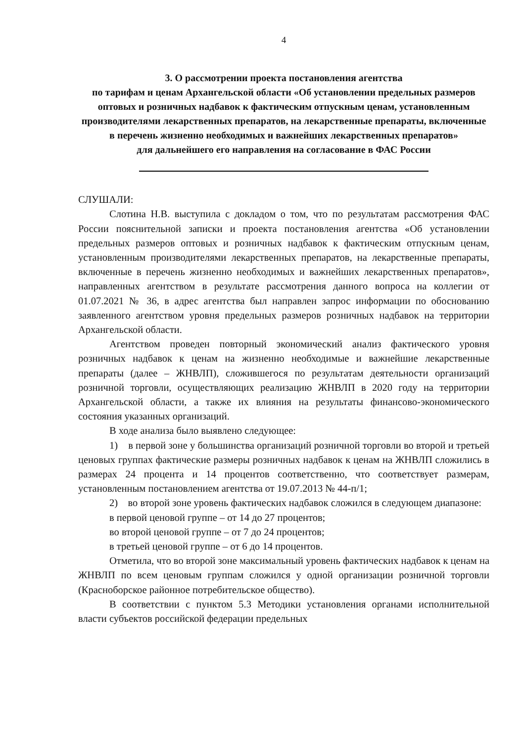4
3. О рассмотрении проекта постановления агентства
по тарифам и ценам Архангельской области «Об установлении предельных размеров оптовых и розничных надбавок к фактическим отпускным ценам, установленным производителями лекарственных препаратов, на лекарственные препараты, включенные в перечень жизненно необходимых и важнейших лекарственных препаратов»
для дальнейшего его направления на согласование в ФАС России
СЛУШАЛИ:
Слотина Н.В. выступила с докладом о том, что по результатам рассмотрения ФАС России пояснительной записки и проекта постановления агентства «Об установлении предельных размеров оптовых и розничных надбавок к фактическим отпускным ценам, установленным производителями лекарственных препаратов, на лекарственные препараты, включенные в перечень жизненно необходимых и важнейших лекарственных препаратов», направленных агентством в результате рассмотрения данного вопроса на коллегии от 01.07.2021 № 36, в адрес агентства был направлен запрос информации по обоснованию заявленного агентством уровня предельных размеров розничных надбавок на территории Архангельской области.
Агентством проведен повторный экономический анализ фактического уровня розничных надбавок к ценам на жизненно необходимые и важнейшие лекарственные препараты (далее – ЖНВЛП), сложившегося по результатам деятельности организаций розничной торговли, осуществляющих реализацию ЖНВЛП в 2020 году на территории Архангельской области, а также их влияния на результаты финансово-экономического состояния указанных организаций.
В ходе анализа было выявлено следующее:
1) в первой зоне у большинства организаций розничной торговли во второй и третьей ценовых группах фактические размеры розничных надбавок к ценам на ЖНВЛП сложились в размерах 24 процента и 14 процентов соответственно, что соответствует размерам, установленным постановлением агентства от 19.07.2013 № 44-п/1;
2) во второй зоне уровень фактических надбавок сложился в следующем диапазоне:
в первой ценовой группе – от 14 до 27 процентов;
во второй ценовой группе – от 7 до 24 процентов;
в третьей ценовой группе – от 6 до 14 процентов.
Отметила, что во второй зоне максимальный уровень фактических надбавок к ценам на ЖНВЛП по всем ценовым группам сложился у одной организации розничной торговли (Красноборское районное потребительское общество).
В соответствии с пунктом 5.3 Методики установления органами исполнительной власти субъектов российской федерации предельных